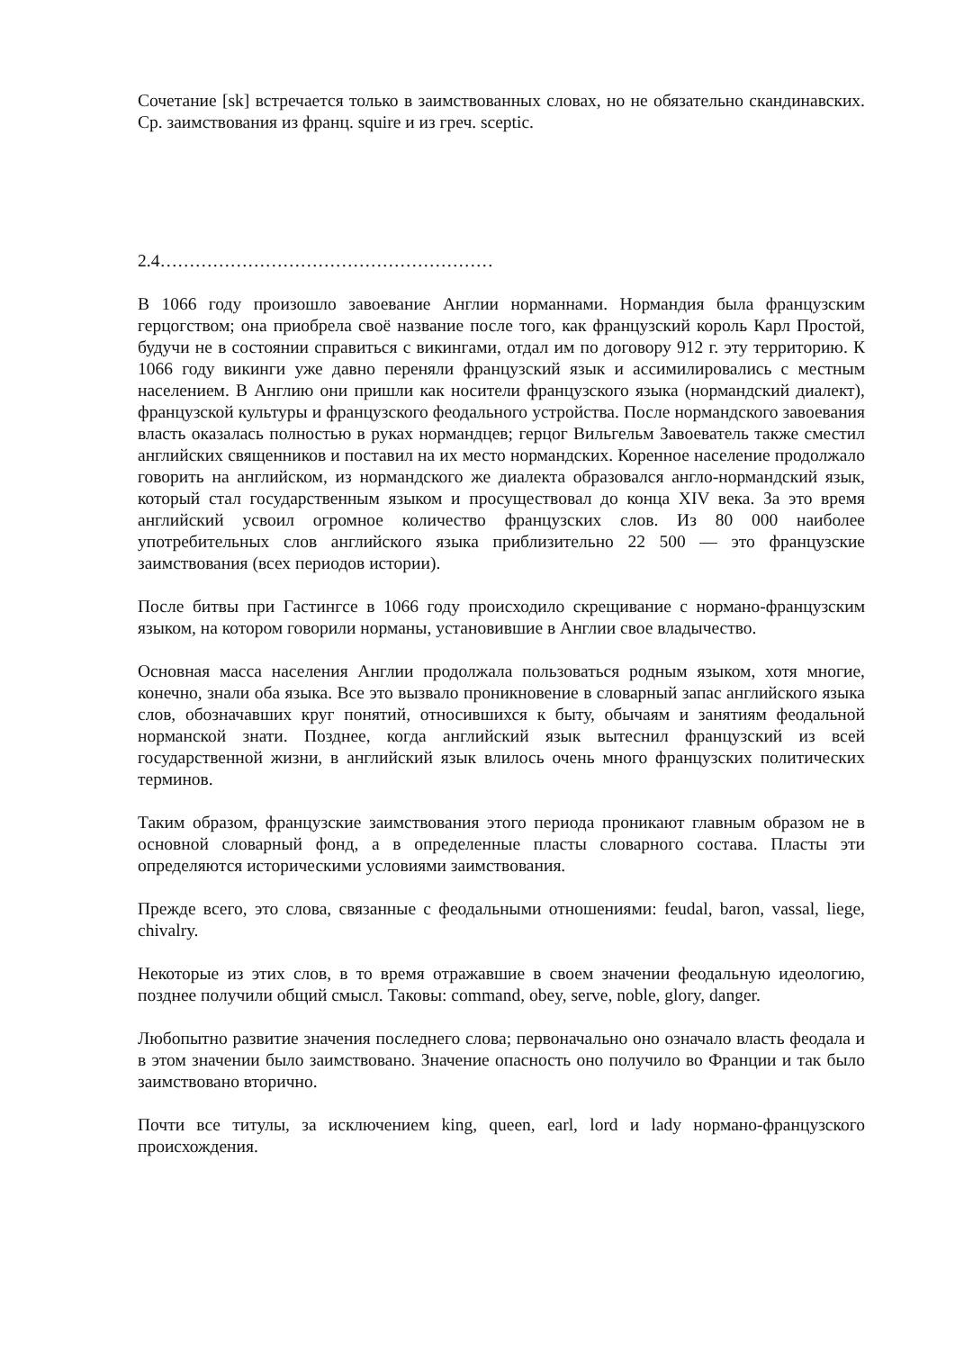Сочетание [sk] встречается только в заимствованных словах, но не обязательно скандинавских. Ср. заимствования из франц. squire и из греч. sceptic.
2.4…………………………………………………
В 1066 году произошло завоевание Англии норманнами. Нормандия была французским герцогством; она приобрела своё название после того, как французский король Карл Простой, будучи не в состоянии справиться с викингами, отдал им по договору 912 г. эту территорию. К 1066 году викинги уже давно переняли французский язык и ассимилировались с местным населением. В Англию они пришли как носители французского языка (нормандский диалект), французской культуры и французского феодального устройства. После нормандского завоевания власть оказалась полностью в руках нормандцев; герцог Вильгельм Завоеватель также сместил английских священников и поставил на их место нормандских. Коренное население продолжало говорить на английском, из нормандского же диалекта образовался англо-нормандский язык, который стал государственным языком и просуществовал до конца XIV века. За это время английский усвоил огромное количество французских слов. Из 80 000 наиболее употребительных слов английского языка приблизительно 22 500 — это французские заимствования (всех периодов истории).
После битвы при Гастингсе в 1066 году происходило скрещивание с нормано-французским языком, на котором говорили норманы, установившие в Англии свое владычество.
Основная масса населения Англии продолжала пользоваться родным языком, хотя многие, конечно, знали оба языка. Все это вызвало проникновение в словарный запас английского языка слов, обозначавших круг понятий, относившихся к быту, обычаям и занятиям феодальной норманской знати. Позднее, когда английский язык вытеснил французский из всей государственной жизни, в английский язык влилось очень много французских политических терминов.
Таким образом, французские заимствования этого периода проникают главным образом не в основной словарный фонд, а в определенные пласты словарного состава. Пласты эти определяются историческими условиями заимствования.
Прежде всего, это слова, связанные с феодальными отношениями: feudal, baron, vassal, liege, chivalry.
Некоторые из этих слов, в то время отражавшие в своем значении феодальную идеологию, позднее получили общий смысл. Таковы: command, obey, serve, noble, glory, danger.
Любопытно развитие значения последнего слова; первоначально оно означало власть феодала и в этом значении было заимствовано. Значение опасность оно получило во Франции и так было заимствовано вторично.
Почти все титулы, за исключением king, queen, earl, lord и lady нормано-французского происхождения.